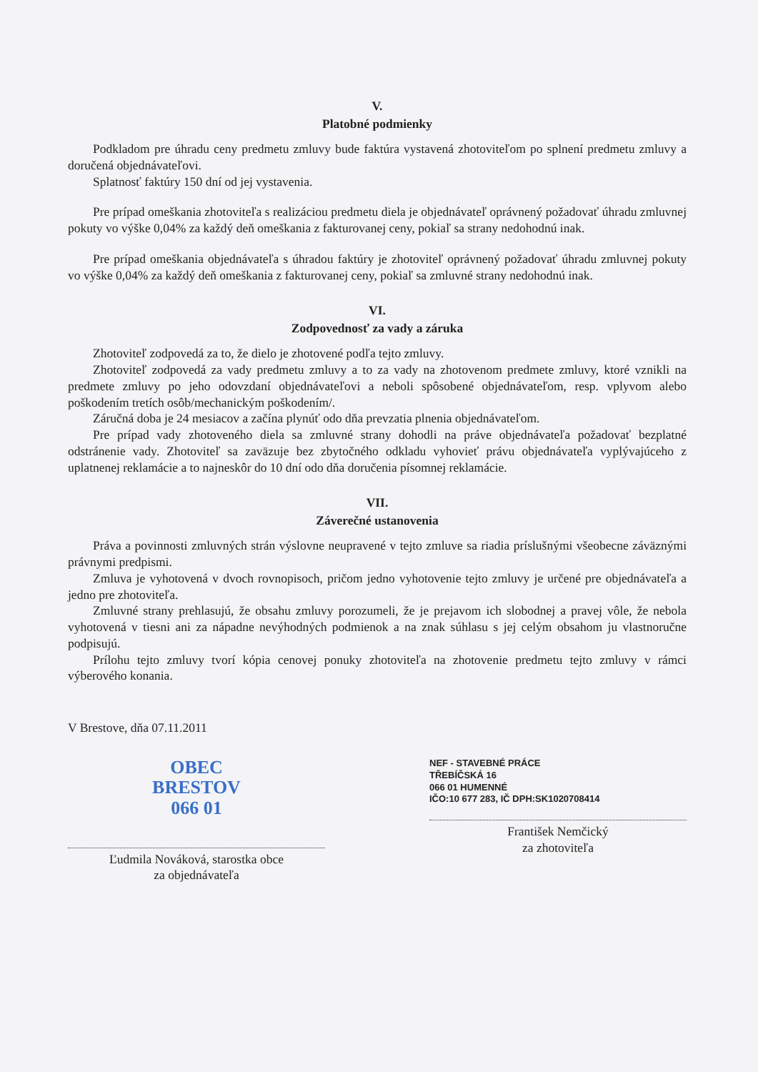V.
Platobné podmienky
Podkladom pre úhradu ceny predmetu zmluvy bude faktúra vystavená zhotoviteľom po splnení predmetu zmluvy a doručená objednávateľovi.
Splatnosť faktúry 150 dní od jej vystavenia.
Pre prípad omeškania zhotoviteľa s realizáciou predmetu diela je objednávateľ oprávnený požadovať úhradu zmluvnej pokuty vo výške 0,04% za každý deň omeškania z fakturovanej ceny, pokiaľ sa strany nedohodnú inak.
Pre prípad omeškania objednávateľa s úhradou faktúry je zhotoviteľ oprávnený požadovať úhradu zmluvnej pokuty vo výške 0,04% za každý deň omeškania z fakturovanej ceny, pokiaľ sa zmluvné strany nedohodnú inak.
VI.
Zodpovednosť za vady a záruka
Zhotoviteľ zodpovedá za to, že dielo je zhotovené podľa tejto zmluvy.
Zhotoviteľ zodpovedá za vady predmetu zmluvy a to za vady na zhotovenom predmete zmluvy, ktoré vznikli na predmete zmluvy po jeho odovzdaní objednávateľovi a neboli spôsobené objednávateľom, resp. vplyvom alebo poškodením tretích osôb/mechanickým poškodením/.
Záručná doba je 24 mesiacov a začína plynúť odo dňa prevzatia plnenia objednávateľom.
Pre prípad vady zhotoveného diela sa zmluvné strany dohodli na práve objednávateľa požadovať bezplatné odstránenie vady. Zhotoviteľ sa zaväzuje bez zbytočného odkladu vyhovieť právu objednávateľa vyplývajúceho z uplatnenej reklamácie a to najneskôr do 10 dní odo dňa doručenia písomnej reklamácie.
VII.
Záverečné ustanovenia
Práva a povinnosti zmluvných strán výslovne neupravené v tejto zmluve sa riadia príslušnými všeobecne záväznými právnymi predpismi.
Zmluva je vyhotovená v dvoch rovnopisoch, pričom jedno vyhotovenie tejto zmluvy je určené pre objednávateľa a jedno pre zhotoviteľa.
Zmluvné strany prehlasujú, že obsahu zmluvy porozumeli, že je prejavom ich slobodnej a pravej vôle, že nebola vyhotovená v tiesni ani za nápadne nevýhodných podmienok a na znak súhlasu s jej celým obsahom ju vlastnoručne podpisujú.
Prílohu tejto zmluvy tvorí kópia cenovej ponuky zhotoviteľa na zhotovenie predmetu tejto zmluvy v rámci výberového konania.
V Brestove, dňa 07.11.2011
OBEC
BRESTOV
066 01
Ľudmila Nováková, starostka obce
za objednávateľa
NEF - STAVEBNÉ PRÁCE
TŘEBÍČSKÁ 16
066 01 HUMENNÉ
IČO:10 677 283, IČ DPH:SK1020708414
František Nemčický
za zhotoviteľa